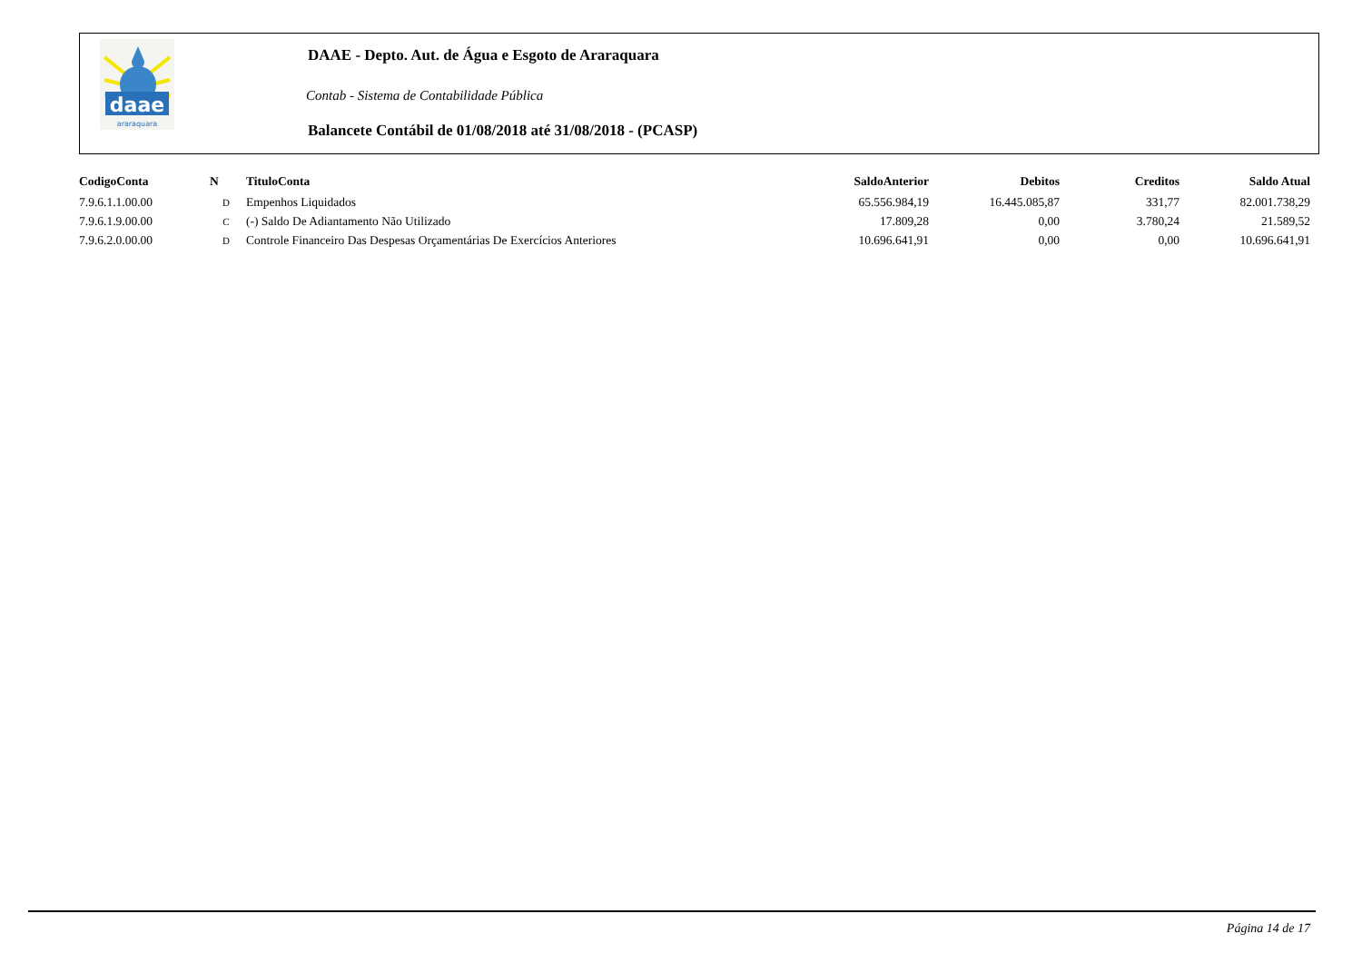daae
araraquara
DAAE - Depto. Aut. de Água e Esgoto de Araraquara
Contab - Sistema de Contabilidade Pública
Balancete Contábil de 01/08/2018 até 31/08/2018 - (PCASP)
| CodigoConta | N | TituloConta | SaldoAnterior | Debitos | Creditos | Saldo Atual |
| --- | --- | --- | --- | --- | --- | --- |
| 7.9.6.1.1.00.00 | D | Empenhos Liquidados | 65.556.984,19 | 16.445.085,87 | 331,77 | 82.001.738,29 |
| 7.9.6.1.9.00.00 | C | (-) Saldo De Adiantamento Não Utilizado | 17.809,28 | 0,00 | 3.780,24 | 21.589,52 |
| 7.9.6.2.0.00.00 | D | Controle Financeiro Das Despesas Orçamentárias De Exercícios Anteriores | 10.696.641,91 | 0,00 | 0,00 | 10.696.641,91 |
Página 14 de 17